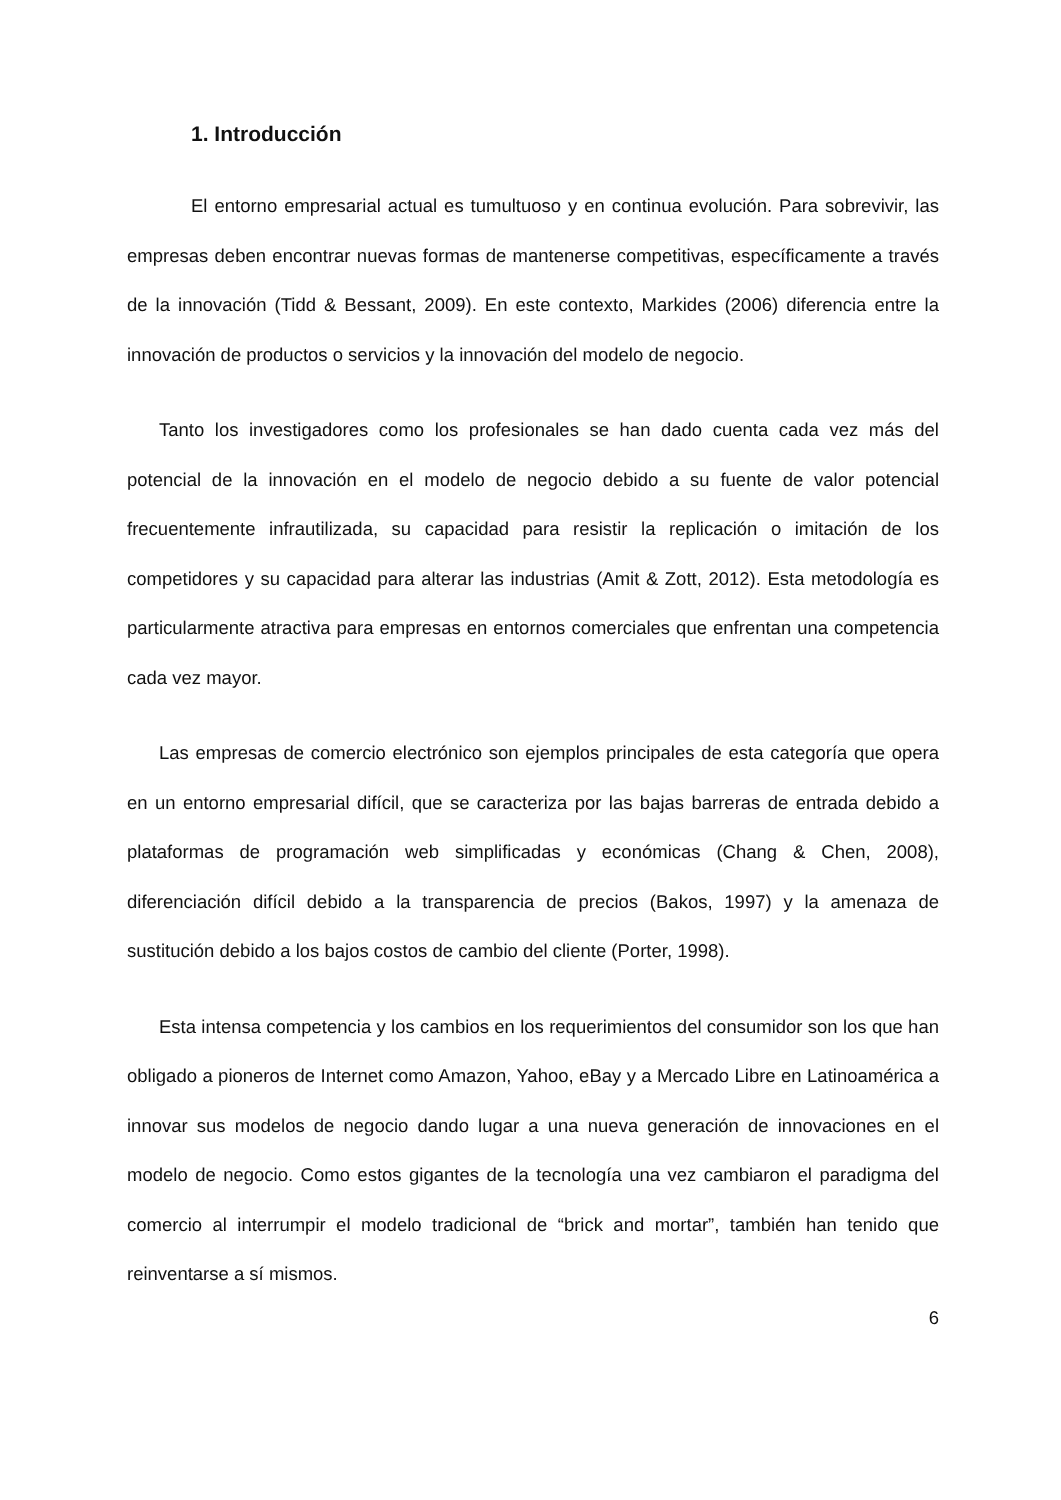1. Introducción
El entorno empresarial actual es tumultuoso y en continua evolución. Para sobrevivir, las empresas deben encontrar nuevas formas de mantenerse competitivas, específicamente a través de la innovación (Tidd & Bessant, 2009). En este contexto, Markides (2006) diferencia entre la innovación de productos o servicios y la innovación del modelo de negocio.
Tanto los investigadores como los profesionales se han dado cuenta cada vez más del potencial de la innovación en el modelo de negocio debido a su fuente de valor potencial frecuentemente infrautilizada, su capacidad para resistir la replicación o imitación de los competidores y su capacidad para alterar las industrias (Amit & Zott, 2012). Esta metodología es particularmente atractiva para empresas en entornos comerciales que enfrentan una competencia cada vez mayor.
Las empresas de comercio electrónico son ejemplos principales de esta categoría que opera en un entorno empresarial difícil, que se caracteriza por las bajas barreras de entrada debido a plataformas de programación web simplificadas y económicas (Chang & Chen, 2008), diferenciación difícil debido a la transparencia de precios (Bakos, 1997) y la amenaza de sustitución debido a los bajos costos de cambio del cliente (Porter, 1998).
Esta intensa competencia y los cambios en los requerimientos del consumidor son los que han obligado a pioneros de Internet como Amazon, Yahoo, eBay y a Mercado Libre en Latinoamérica a innovar sus modelos de negocio dando lugar a una nueva generación de innovaciones en el modelo de negocio. Como estos gigantes de la tecnología una vez cambiaron el paradigma del comercio al interrumpir el modelo tradicional de “brick and mortar”, también han tenido que reinventarse a sí mismos.
6